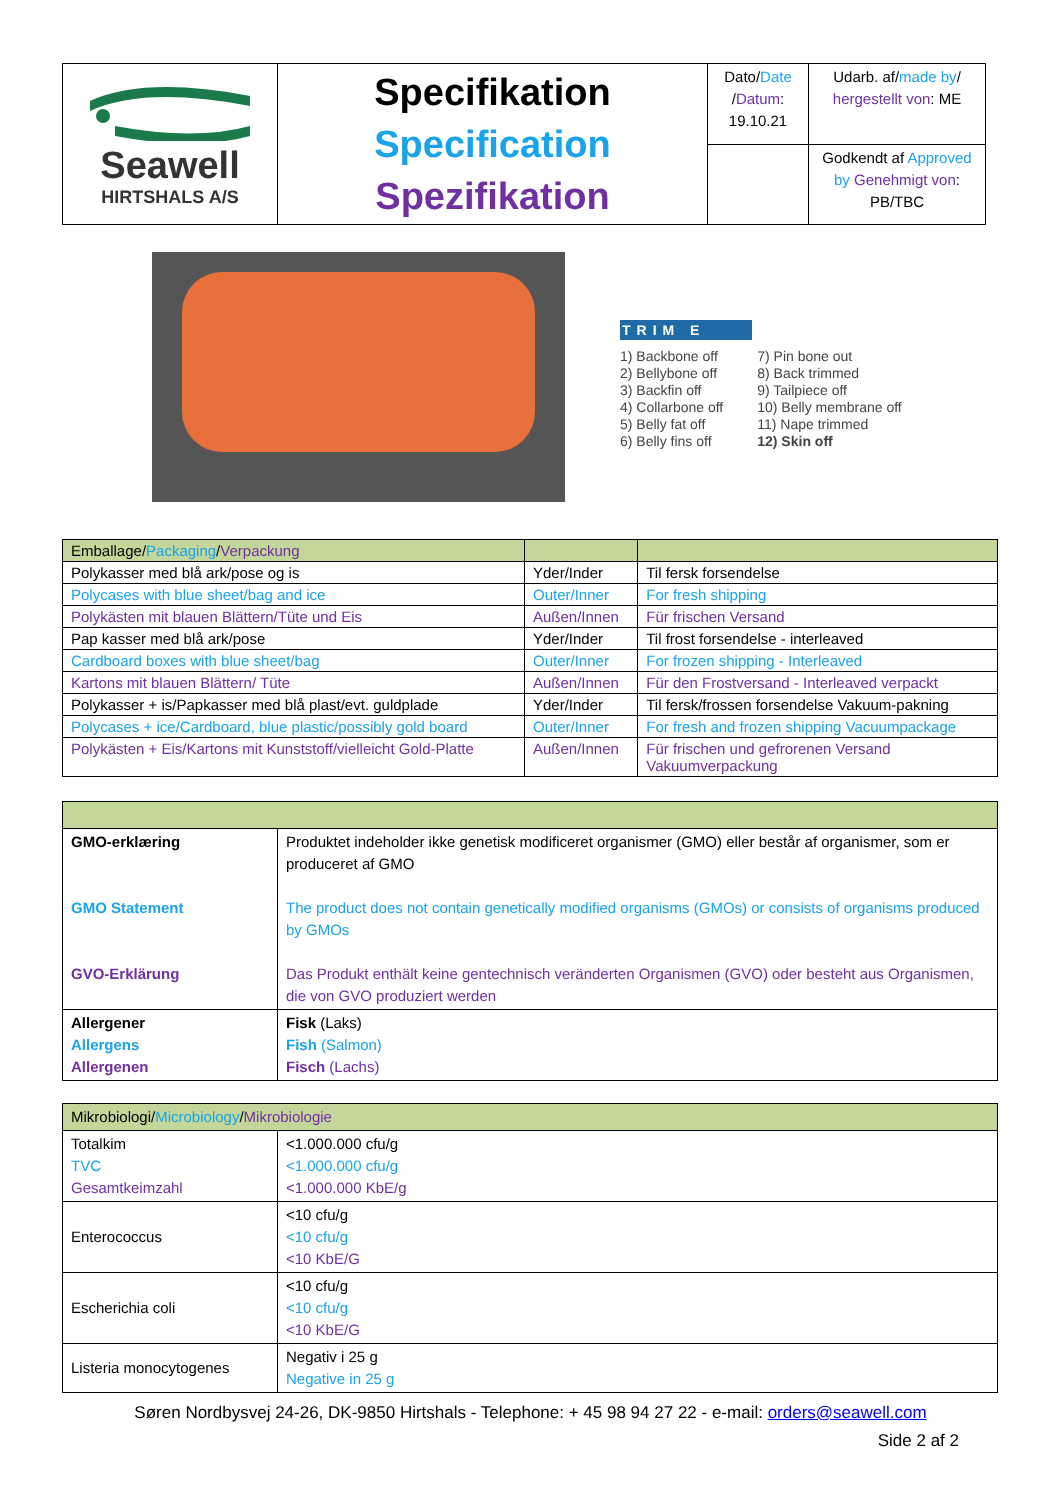| Seawell HIRTSHALS A/S | Specifikation Specification Spezifikation | Dato/ Date / Datum : 19.10.21 | Udarb. af/ made by / hergestellt von : ME |
| | | | Godkendt af Approved by Genehmigt von : PB/TBC |
TRIM E
1) Backbone off
2) Bellybone off
3) Backfin off
4) Collarbone off
5) Belly fat off
6) Belly fins off
7) Pin bone out
8) Back trimmed
9) Tailpiece off
10) Belly membrane off
11) Nape trimmed
12) Skin off
| Emballage/ Packaging / Verpackung | | |
| Polykasser med blå ark/pose og is | Yder/Inder | Til fersk forsendelse |
| Polycases with blue sheet/bag and ice | Outer/Inner | For fresh shipping |
| Polykästen mit blauen Blättern/Tüte und Eis | Außen/Innen | Für frischen Versand |
| Pap kasser med blå ark/pose | Yder/Inder | Til frost forsendelse - interleaved |
| Cardboard boxes with blue sheet/bag | Outer/Inner | For frozen shipping - Interleaved |
| Kartons mit blauen Blättern/ Tüte | Außen/Innen | Für den Frostversand - Interleaved verpackt |
| Polykasser + is/Papkasser med blå plast/evt. guldplade | Yder/Inder | Til fersk/frossen forsendelse Vakuum-pakning |
| Polycases + ice/Cardboard, blue plastic/possibly gold board | Outer/Inner | For fresh and frozen shipping Vacuumpackage |
| Polykästen + Eis/Kartons mit Kunststoff/vielleicht Gold-Platte | Außen/Innen | Für frischen und gefrorenen Versand Vakuumverpackung |
| GMO-erklæring GMO Statement GVO-Erklärung | Produktet indeholder ikke genetisk modificeret organismer (GMO) eller består af organismer, som er produceret af GMO The product does not contain genetically modified organisms (GMOs) or consists of organisms produced by GMOs Das Produkt enthält keine gentechnisch veränderten Organismen (GVO) oder besteht aus Organismen, die von GVO produziert werden |
| Allergener Allergens Allergenen | Fisk (Laks) Fish (Salmon) Fisch (Lachs) |
| Mikrobiologi/ Microbiology / Mikrobiologie | |
| Totalkim TVC Gesamtkeimzahl | <1.000.000 cfu/g <1.000.000 cfu/g <1.000.000 KbE/g |
| Enterococcus | <10 cfu/g <10 cfu/g <10 KbE/G |
| Escherichia coli | <10 cfu/g <10 cfu/g <10 KbE/G |
| Listeria monocytogenes | Negativ i 25 g Negative in 25 g |
Søren Nordbysvej 24-26, DK-9850 Hirtshals - Telephone: + 45 98 94 27 22 - e-mail: orders@seawell.com
Side 2 af 2